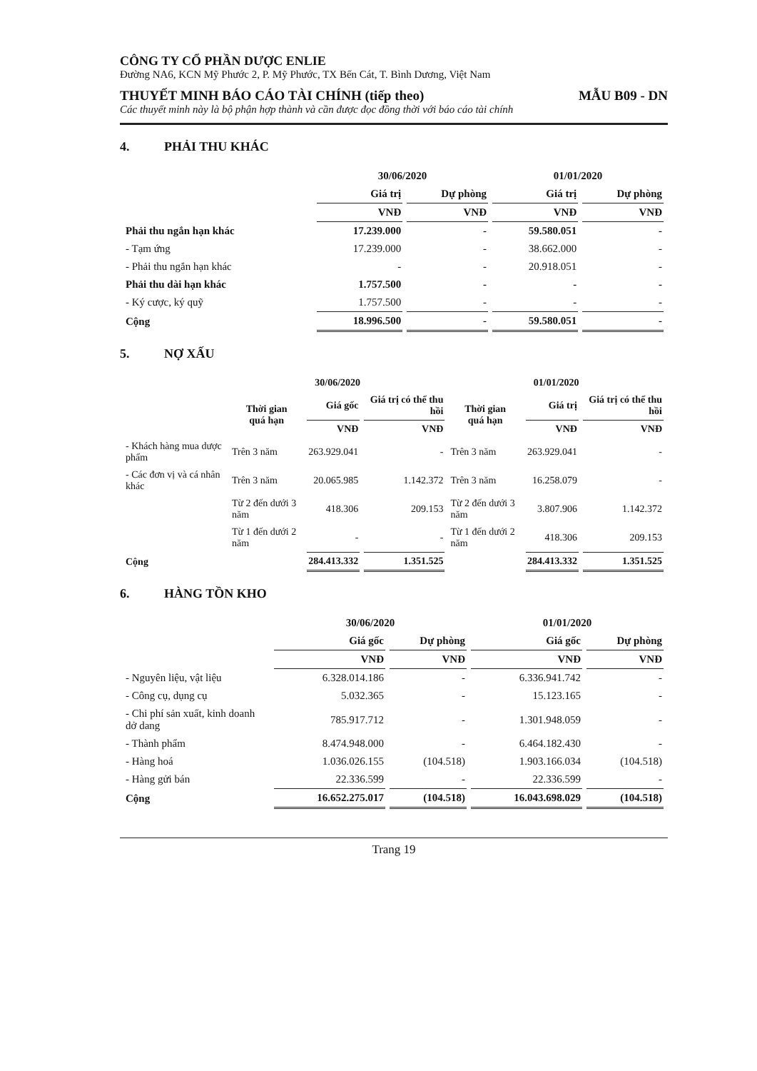CÔNG TY CỔ PHẦN DƯỢC ENLIE
Đường NA6, KCN Mỹ Phước 2, P. Mỹ Phước, TX Bến Cát, T. Bình Dương, Việt Nam
THUYẾT MINH BÁO CÁO TÀI CHÍNH (tiếp theo) MẪU B09 - DN
Các thuyết minh này là bộ phận hợp thành và cần được đọc đồng thời với báo cáo tài chính
4. PHẢI THU KHÁC
| | 30/06/2020 | | 01/01/2020 | |
| --- | --- | --- | --- | --- |
| | Giá trị | Dự phòng | Giá trị | Dự phòng |
| | VNĐ | VNĐ | VNĐ | VNĐ |
| Phải thu ngắn hạn khác | 17.239.000 | - | 59.580.051 | - |
| - Tạm ứng | 17.239.000 | - | 38.662.000 | - |
| - Phải thu ngắn hạn khác | - | - | 20.918.051 | - |
| Phải thu dài hạn khác | 1.757.500 | - | - | - |
| - Ký cược, ký quỹ | 1.757.500 | - | - | - |
| Cộng | 18.996.500 | - | 59.580.051 | - |
5. NỢ XẤU
| | 30/06/2020 | | | 01/01/2020 | | |
| --- | --- | --- | --- | --- | --- | --- |
| | Thời gian quá hạn | Giá gốc | Giá trị có thể thu hồi | Thời gian quá hạn | Giá trị | Giá trị có thể thu hồi |
| | | VNĐ | VNĐ | | VNĐ | VNĐ |
| - Khách hàng mua dược phẩm | Trên 3 năm | 263.929.041 | - | Trên 3 năm | 263.929.041 | - |
| - Các đơn vị và cá nhân khác | Trên 3 năm | 20.065.985 | 1.142.372 | Trên 3 năm | 16.258.079 | - |
| | Từ 2 đến dưới 3 năm | 418.306 | 209.153 | Từ 2 đến dưới 3 năm | 3.807.906 | 1.142.372 |
| | Từ 1 đến dưới 2 năm | - | - | Từ 1 đến dưới 2 năm | 418.306 | 209.153 |
| Cộng | | 284.413.332 | 1.351.525 | | 284.413.332 | 1.351.525 |
6. HÀNG TỒN KHO
| | 30/06/2020 | | 01/01/2020 | |
| --- | --- | --- | --- | --- |
| | Giá gốc | Dự phòng | Giá gốc | Dự phòng |
| | VNĐ | VNĐ | VNĐ | VNĐ |
| - Nguyên liệu, vật liệu | 6.328.014.186 | - | 6.336.941.742 | - |
| - Công cụ, dụng cụ | 5.032.365 | - | 15.123.165 | - |
| - Chi phí sản xuất, kinh doanh dở dang | 785.917.712 | - | 1.301.948.059 | - |
| - Thành phẩm | 8.474.948.000 | - | 6.464.182.430 | - |
| - Hàng hoá | 1.036.026.155 | (104.518) | 1.903.166.034 | (104.518) |
| - Hàng gửi bán | 22.336.599 | - | 22.336.599 | - |
| Cộng | 16.652.275.017 | (104.518) | 16.043.698.029 | (104.518) |
Trang 19